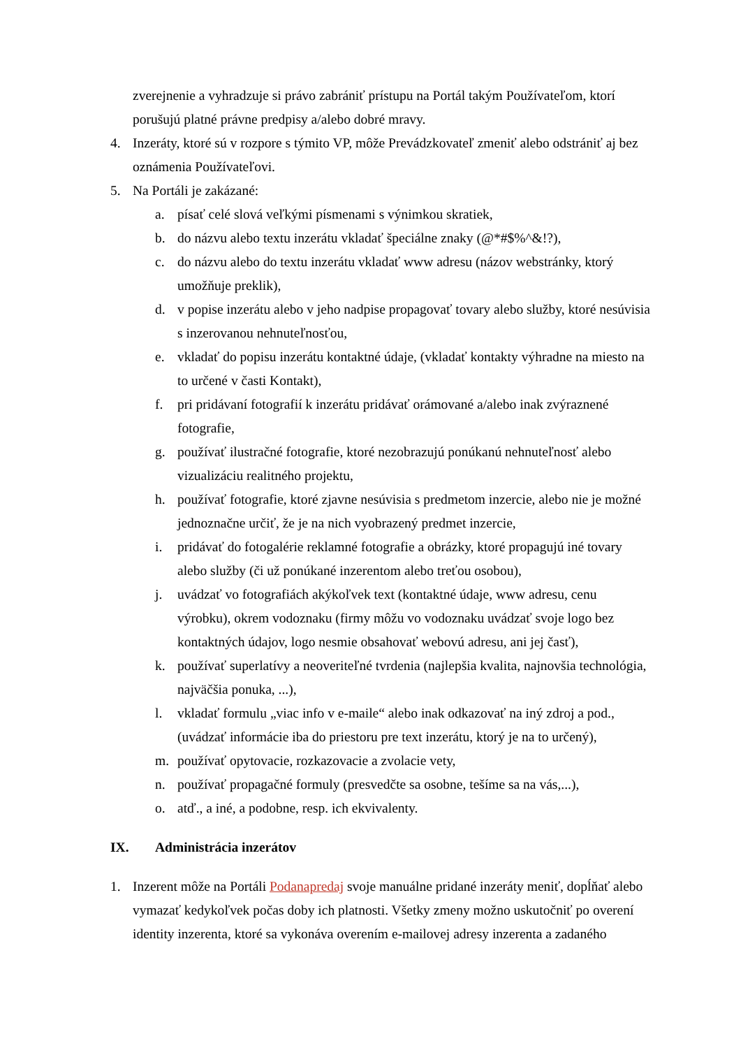zverejnenie a vyhradzuje si právo zabrániť prístupu na Portál takým Používateľom, ktorí porušujú platné právne predpisy a/alebo dobré mravy.
4. Inzeráty, ktoré sú v rozpore s týmito VP, môže Prevádzkovateľ zmeniť alebo odstrániť aj bez oznámenia Používateľovi.
5. Na Portáli je zakázané:
a. písať celé slová veľkými písmenami s výnimkou skratiek,
b. do názvu alebo textu inzerátu vkladať špeciálne znaky (@*#$%^&!?),
c. do názvu alebo do textu inzerátu vkladať www adresu (názov webstránky, ktorý umožňuje preklik),
d. v popise inzerátu alebo v jeho nadpise propagovať tovary alebo služby, ktoré nesúvisia s inzerovanou nehnuteľnosťou,
e. vkladať do popisu inzerátu kontaktné údaje, (vkladať kontakty výhradne na miesto na to určené v časti Kontakt),
f. pri pridávaní fotografií k inzerátu pridávať orámované a/alebo inak zvýraznené fotografie,
g. používať ilustračné fotografie, ktoré nezobrazujú ponúkanú nehnuteľnosť alebo vizualizáciu realitného projektu,
h. používať fotografie, ktoré zjavne nesúvisia s predmetom inzercie, alebo nie je možné jednoznačne určiť, že je na nich vyobrazený predmet inzercie,
i. pridávať do fotogalérie reklamné fotografie a obrázky, ktoré propagujú iné tovary alebo služby (či už ponúkané inzerentom alebo treťou osobou),
j. uvádzať vo fotografiách akýkoľvek text (kontaktné údaje, www adresu, cenu výrobku), okrem vodoznaku (firmy môžu vo vodoznaku uvádzať svoje logo bez kontaktných údajov, logo nesmie obsahovať webovú adresu, ani jej časť),
k. používať superlatívy a neoveriteľné tvrdenia (najlepšia kvalita, najnovšia technológia, najväčšia ponuka, ...),
l. vkladať formulu „viac info v e-maile“ alebo inak odkazovať na iný zdroj a pod., (uvádzať informácie iba do priestoru pre text inzerátu, ktorý je na to určený),
m. používať opytovacie, rozkazovacie a zvolacie vety,
n. používať propagačné formuly (presvedčte sa osobne, tešíme sa na vás,...),
o. atď., a iné, a podobne, resp. ich ekvivalenty.
IX. Administrácia inzerátov
1. Inzerent môže na Portáli Podanapredaj svoje manuálne pridané inzeráty meniť, dopĺňať alebo vymazať kedykoľvek počas doby ich platnosti. Všetky zmeny možno uskutočniť po overení identity inzerenta, ktoré sa vykonáva overením e-mailovej adresy inzerenta a zadaného